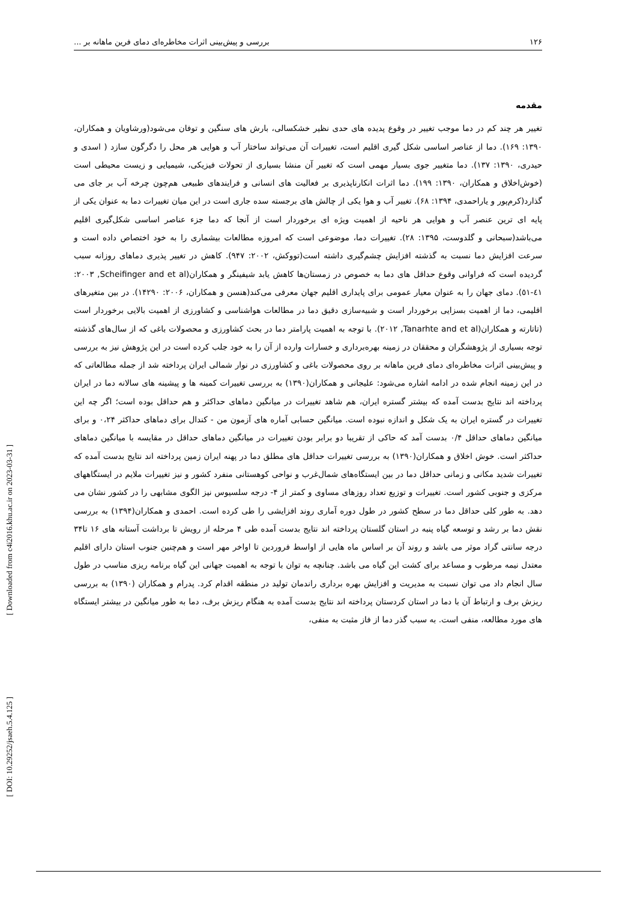۱۲۶ بررسی و پیش‌بینی اثرات مخاطره‌ای دمای فرین ماهانه بر ...
مقدمه
تغییر هر چند کم در دما موجب تغییر در وقوع پدیده های حدی نظیر خشکسالی، بارش های سنگین و توفان می‌شود(ورشاویان و همکاران، ۱۳۹۰: ۱۶۹). دما از عناصر اساسی شکل گیری اقلیم است، تغییرات آن می‌تواند ساختار آب و هوایی هر محل را دگرگون سازد ( اسدی و حیدری، ۱۳۹۰: ۱۳۷). دما متغییر جوی بسیار مهمی است که تغییر آن منشا بسیاری از تحولات فیزیکی، شیمیایی و زیست محیطی است (خوش‌اخلاق و همکاران، ۱۳۹۰: ۱۹۹). دما اثرات انکارناپذیری بر فعالیت های انسانی و فرایندهای طبیعی هم‌چون چرخه آب بر جای می گذارد(کرم‌پور و یاراحمدی، ۱۳۹۴: ۶۸). تغییر آب و هوا یکی از چالش های برجسته سده جاری است در این میان تغییرات دما به عنوان یکی از پایه ای ترین عنصر آب و هوایی هر ناحیه از اهمیت ویژه ای برخوردار است از آنجا که دما جزء عناصر اساسی شکل‌گیری اقلیم می‌باشد(سبحانی و گلدوست، ۱۳۹۵: ۲۸). تغییرات دما، موضوعی است که امروزه مطالعات بیشماری را به خود اختصاص داده است و سرعت افزایش دما نسبت به گذشته افزایش چشم‌گیری داشته است(تووکش، ۲۰۰۲: ۹۴۷). کاهش در تغییر پذیری دماهای روزانه سبب گردیده است که فراوانی وقوع حداقل های دما به خصوص در زمستان‌ها کاهش یابد شیفینگر و همکاران(Scheifinger and et al, ٢٠٠٣: ٤١-٥١). دمای جهان را به عنوان معیار عمومی برای پایداری اقلیم جهان معرفی می‌کند(هنسن و همکاران، ۲۰۰۶: ۱۴۲۹۰). در بین متغیرهای اقلیمی، دما از اهمیت بسزایی برخوردار است و شبیه‌سازی دقیق دما در مطالعات هواشناسی و کشاورزی از اهمیت بالایی برخوردار است (تاتارته و همکاران(Tanarhte and et al, ٢٠١٢). با توجه به اهمیت پارامتر دما در بحث کشاورزی و محصولات باغی که از سال‌های گذشته توجه بسیاری از پژوهشگران و محققان در زمینه بهره‌برداری و خسارات وارده از آن را به خود جلب کرده است در این پژوهش نیز به بررسی و پیش‌بینی اثرات مخاطره‌ای دمای فرین ماهانه بر روی محصولات باغی و کشاورزی در نوار شمالی ایران پرداخته شد از جمله مطالعاتی که در این زمینه انجام شده در ادامه اشاره می‌شود: علیجانی و همکاران(۱۳۹۰) به بررسی تغییرات کمینه ها و پیشینه های سالانه دما در ایران پرداخته اند نتایج بدست آمده که بیشتر گستره ایران، هم شاهد تغییرات در میانگین دماهای حداکثر و هم حداقل بوده است؛ اگر چه این تغییرات در گستره ایران به یک شکل و اندازه نبوده است. میانگین حسابی آماره های آزمون من - کندال برای دماهای حداکثر ۰،۲۴ و برای میانگین دماهای حداقل ۰/۴ بدست آمد که حاکی از تقریبا دو برابر بودن تغییرات در میانگین دماهای حداقل در مقایسه با میانگین دماهای حداکثر است. خوش اخلاق و همکاران(۱۳۹۰) به بررسی تغییرات حداقل های مطلق دما در پهنه ایران زمین پرداخته اند نتایج بدست آمده که تغییرات شدید مکانی و زمانی حداقل دما در بین ایستگاه‌های شمال‌غرب و نواحی کوهستانی منفرد کشور و نیز تغییرات ملایم در ایستگاههای مرکزی و جنوبی کشور است. تغییرات و توزیع تعداد روزهای مساوی و کمتر از ۴- درجه سلسیوس نیز الگوی مشابهی را در کشور نشان می دهد. به طور کلی حداقل دما در سطح کشور در طول دوره آماری روند افزایشی را طی کرده است. احمدی و همکاران(۱۳۹۴) به بررسی نقش دما بر رشد و توسعه گیاه پنبه در استان گلستان پرداخته اند نتایج بدست آمده طی ۴ مرحله از رویش تا برداشت آستانه های ۱۶ تا۳۴ درجه سانتی گراد موثر می باشد و روند آن بر اساس ماه هایی از اواسط فروردین تا اواخر مهر است و هم‌چنین جنوب استان دارای اقلیم معتدل نیمه مرطوب و مساعد برای کشت این گیاه می باشد. چنانچه به توان با توجه به اهمیت جهانی این گیاه برنامه ریزی مناسب در طول سال انجام داد می توان نسبت به مدیریت و افزایش بهره برداری راندمان تولید در منطقه اقدام کرد. پدرام و همکاران (۱۳۹۰) به بررسی ریزش برف و ارتباط آن با دما در استان کردستان پرداخته اند نتایج بدست آمده به هنگام ریزش برف، دما به طور میانگین در بیشتر ایستگاه های مورد مطالعه، منفی است. به سبب گذر دما از فاز مثبت به منفی،
[ Downloaded from c4i2016.khu.ac.ir on 2023-03-31 ]
[ DOI: 10.29252/jsaeh.5.4.125 ]